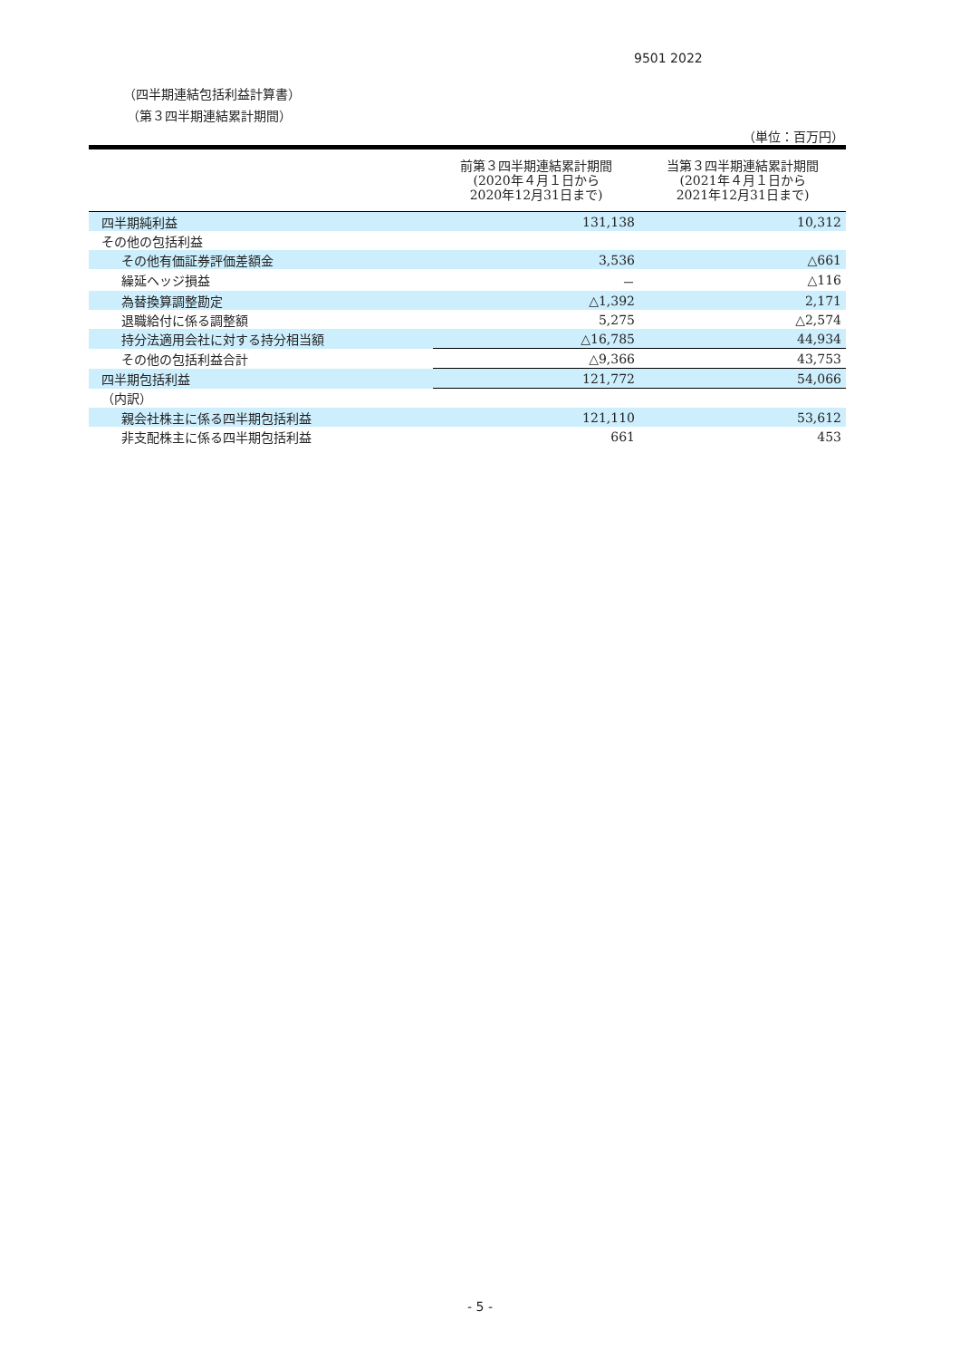9501 2022
（四半期連結包括利益計算書）
（第３四半期連結累計期間）
（単位：百万円）
| | 前第３四半期連結累計期間 (2020年４月１日から 2020年12月31日まで) | 当第３四半期連結累計期間 (2021年４月１日から 2021年12月31日まで) |
| --- | --- | --- |
| 四半期純利益 | 131,138 | 10,312 |
| その他の包括利益 | | |
| その他有価証券評価差額金 | 3,536 | △661 |
| 繰延ヘッジ損益 | － | △116 |
| 為替換算調整勘定 | △1,392 | 2,171 |
| 退職給付に係る調整額 | 5,275 | △2,574 |
| 持分法適用会社に対する持分相当額 | △16,785 | 44,934 |
| その他の包括利益合計 | △9,366 | 43,753 |
| 四半期包括利益 | 121,772 | 54,066 |
| （内訳） | | |
| 親会社株主に係る四半期包括利益 | 121,110 | 53,612 |
| 非支配株主に係る四半期包括利益 | 661 | 453 |
- 5 -